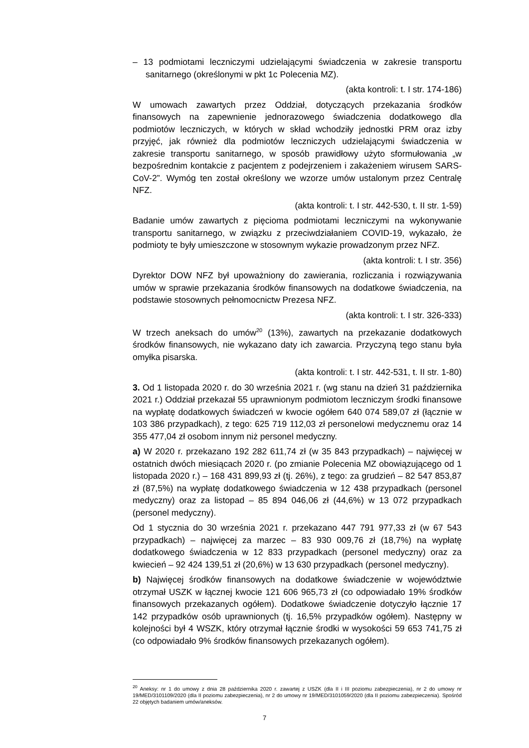– 13 podmiotami leczniczymi udzielającymi świadczenia w zakresie transportu sanitarnego (określonymi w pkt 1c Polecenia MZ).
(akta kontroli: t. I str. 174-186)
W umowach zawartych przez Oddział, dotyczących przekazania środków finansowych na zapewnienie jednorazowego świadczenia dodatkowego dla podmiotów leczniczych, w których w skład wchodziły jednostki PRM oraz izby przyjęć, jak również dla podmiotów leczniczych udzielającymi świadczenia w zakresie transportu sanitarnego, w sposób prawidłowy użyto sformułowania „w bezpośrednim kontakcie z pacjentem z podejrzeniem i zakażeniem wirusem SARS-CoV-2”. Wymóg ten został określony we wzorze umów ustalonym przez Centralę NFZ.
(akta kontroli: t. I str. 442-530, t. II str. 1-59)
Badanie umów zawartych z pięcioma podmiotami leczniczymi na wykonywanie transportu sanitarnego, w związku z przeciwdziałaniem COVID-19, wykazało, że podmioty te były umieszczone w stosownym wykazie prowadzonym przez NFZ.
(akta kontroli: t. I str. 356)
Dyrektor DOW NFZ był upoważniony do zawierania, rozliczania i rozwiązywania umów w sprawie przekazania środków finansowych na dodatkowe świadczenia, na podstawie stosownych pełnomocnictw Prezesa NFZ.
(akta kontroli: t. I str. 326-333)
W trzech aneksach do umów<sup>20</sup> (13%), zawartych na przekazanie dodatkowych środków finansowych, nie wykazano daty ich zawarcia. Przyczyną tego stanu była omyłka pisarska.
(akta kontroli: t. I str. 442-531, t. II str. 1-80)
3. Od 1 listopada 2020 r. do 30 września 2021 r. (wg stanu na dzień 31 października 2021 r.) Oddział przekazał 55 uprawnionym podmiotom leczniczym środki finansowe na wypłatę dodatkowych świadczeń w kwocie ogółem 640 074 589,07 zł (łącznie w 103 386 przypadkach), z tego: 625 719 112,03 zł personelowi medycznemu oraz 14 355 477,04 zł osobom innym niż personel medyczny.
a) W 2020 r. przekazano 192 282 611,74 zł (w 35 843 przypadkach) – najwięcej w ostatnich dwóch miesiącach 2020 r. (po zmianie Polecenia MZ obowiązującego od 1 listopada 2020 r.) – 168 431 899,93 zł (tj. 26%), z tego: za grudzień – 82 547 853,87 zł (87,5%) na wypłatę dodatkowego świadczenia w 12 438 przypadkach (personel medyczny) oraz za listopad – 85 894 046,06 zł (44,6%) w 13 072 przypadkach (personel medyczny).
Od 1 stycznia do 30 września 2021 r. przekazano 447 791 977,33 zł (w 67 543 przypadkach) – najwięcej za marzec – 83 930 009,76 zł (18,7%) na wypłatę dodatkowego świadczenia w 12 833 przypadkach (personel medyczny) oraz za kwiecień – 92 424 139,51 zł (20,6%) w 13 630 przypadkach (personel medyczny).
b) Najwięcej środków finansowych na dodatkowe świadczenie w województwie otrzymał USZK w łącznej kwocie 121 606 965,73 zł (co odpowiadało 19% środków finansowych przekazanych ogółem). Dodatkowe świadczenie dotyczyło łącznie 17 142 przypadków osób uprawnionych (tj. 16,5% przypadków ogółem). Następny w kolejności był 4 WSZK, który otrzymał łącznie środki w wysokości 59 653 741,75 zł (co odpowiadało 9% środków finansowych przekazanych ogółem).
<sup>20</sup> Aneksy: nr 1 do umowy z dnia 28 października 2020 r. zawartej z USZK (dla II i III poziomu zabezpieczenia), nr 2 do umowy nr 19/MED/3101109/2020 (dla II poziomu zabezpieczenia), nr 2 do umowy nr 19/MED/3101059/2020 (dla II poziomu zabezpieczenia). Spośród 22 objętych badaniem umów/aneksów.
7